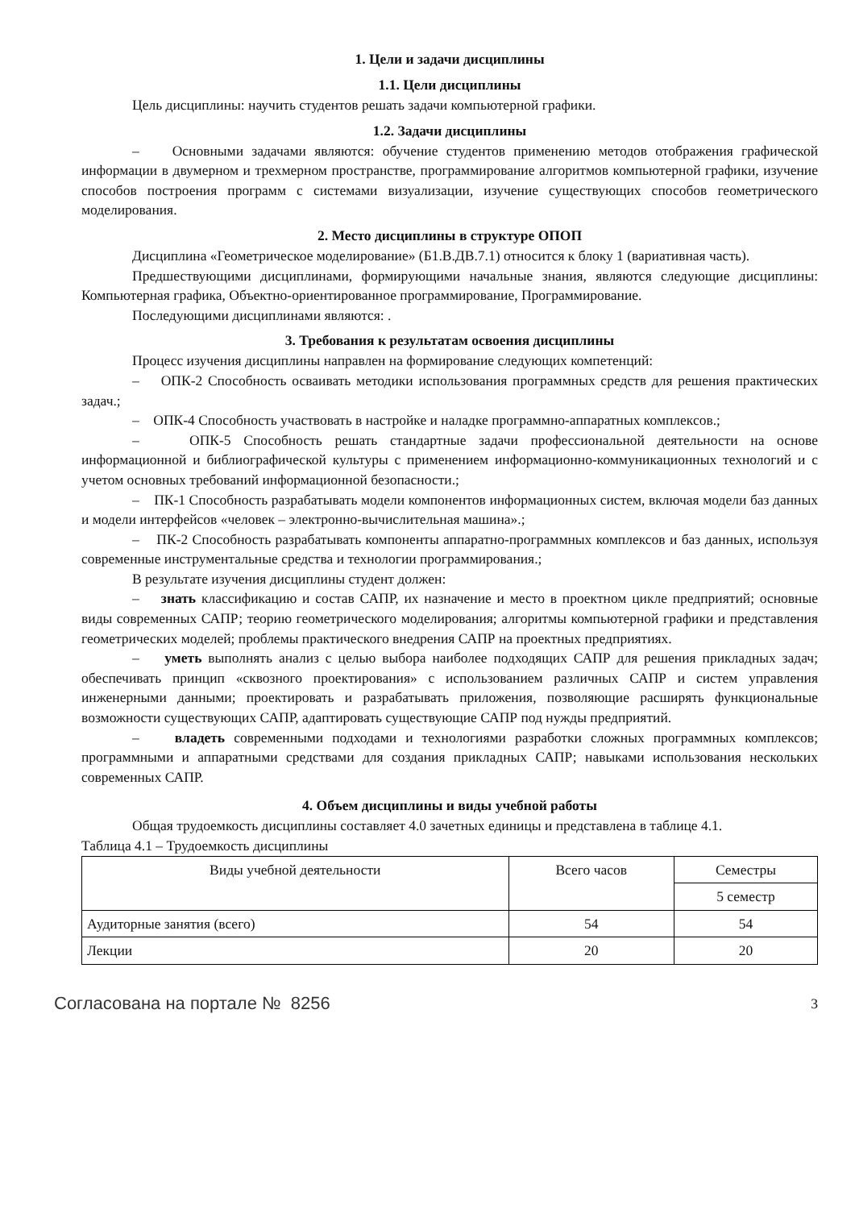1. Цели и задачи дисциплины
1.1. Цели дисциплины
Цель дисциплины: научить студентов решать задачи компьютерной графики.
1.2. Задачи дисциплины
– Основными задачами являются: обучение студентов применению методов отображения графической информации в двумерном и трехмерном пространстве, программирование алгоритмов компьютерной графики, изучение способов построения программ с системами визуализации, изучение существующих способов геометрического моделирования.
2. Место дисциплины в структуре ОПОП
Дисциплина «Геометрическое моделирование» (Б1.В.ДВ.7.1) относится к блоку 1 (вариативная часть).
Предшествующими дисциплинами, формирующими начальные знания, являются следующие дисциплины: Компьютерная графика, Объектно-ориентированное программирование, Программирование.
Последующими дисциплинами являются: .
3. Требования к результатам освоения дисциплины
Процесс изучения дисциплины направлен на формирование следующих компетенций:
– ОПК-2 Способность осваивать методики использования программных средств для решения практических задач.;
– ОПК-4 Способность участвовать в настройке и наладке программно-аппаратных комплексов.;
– ОПК-5 Способность решать стандартные задачи профессиональной деятельности на основе информационной и библиографической культуры с применением информационно-коммуникационных технологий и с учетом основных требований информационной безопасности.;
– ПК-1 Способность разрабатывать модели компонентов информационных систем, включая модели баз данных и модели интерфейсов «человек – электронно-вычислительная машина».;
– ПК-2 Способность разрабатывать компоненты аппаратно-программных комплексов и баз данных, используя современные инструментальные средства и технологии программирования.;
В результате изучения дисциплины студент должен:
– знать классификацию и состав САПР, их назначение и место в проектном цикле предприятий; основные виды современных САПР; теорию геометрического моделирования; алгоритмы компьютерной графики и представления геометрических моделей; проблемы практического внедрения САПР на проектных предприятиях.
– уметь выполнять анализ с целью выбора наиболее подходящих САПР для решения прикладных задач; обеспечивать принцип «сквозного проектирования» с использованием различных САПР и систем управления инженерными данными; проектировать и разрабатывать приложения, позволяющие расширять функциональные возможности существующих САПР, адаптировать существующие САПР под нужды предприятий.
– владеть современными подходами и технологиями разработки сложных программных комплексов; программными и аппаратными средствами для создания прикладных САПР; навыками использования нескольких современных САПР.
4. Объем дисциплины и виды учебной работы
Общая трудоемкость дисциплины составляет 4.0 зачетных единицы и представлена в таблице 4.1.
Таблица 4.1 – Трудоемкость дисциплины
| Виды учебной деятельности | Всего часов | Семестры |
| | | 5 семестр |
| Аудиторные занятия (всего) | 54 | 54 |
| Лекции | 20 | 20 |
Согласована на портале № 8256 3